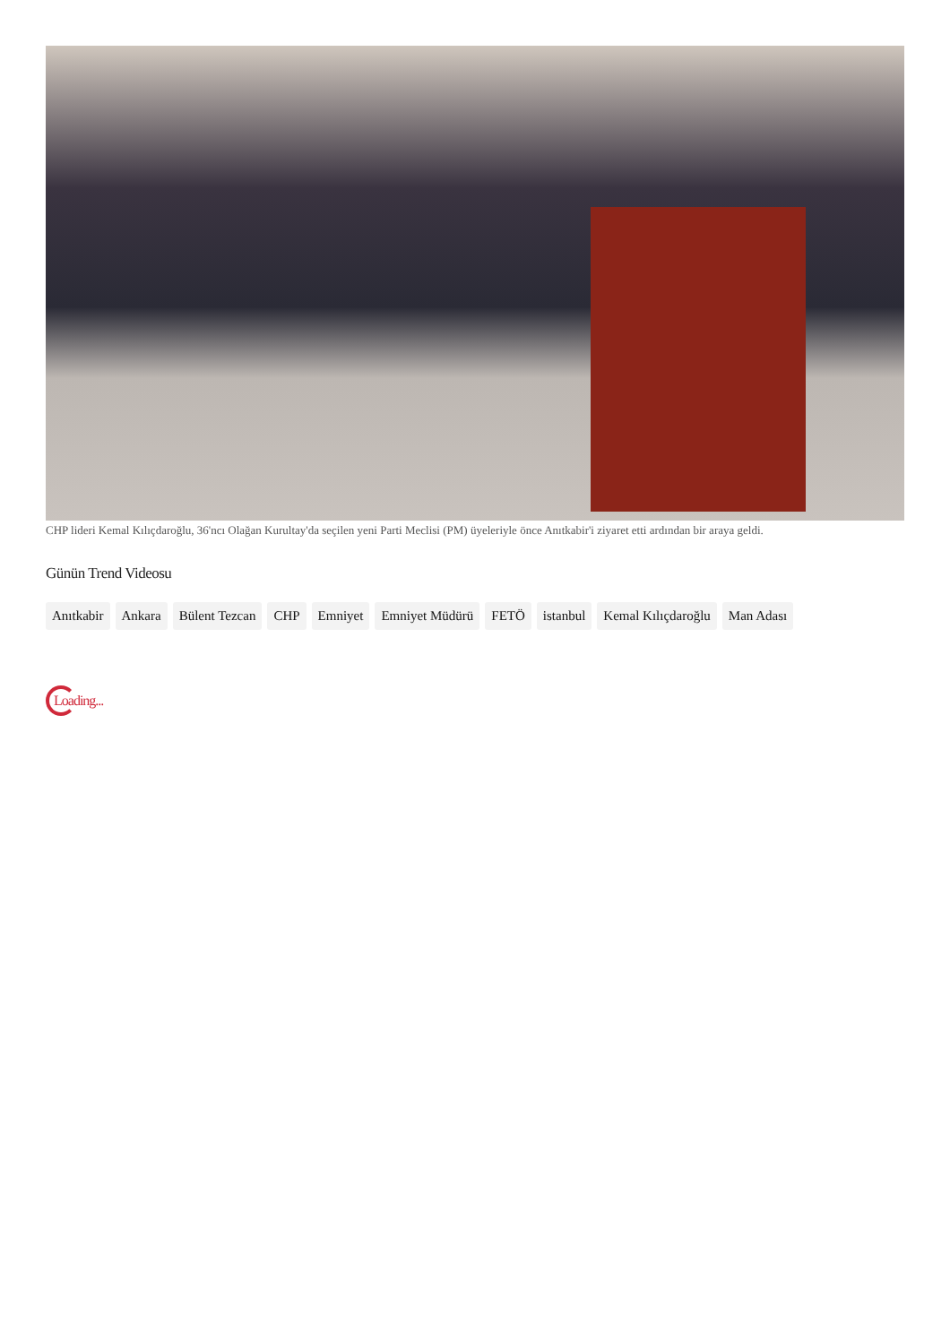CHP lideri Kemal Kılıçdaroğlu, 36'ncı Olağan Kurultay'da seçilen yeni Parti Meclisi (PM) üyeleriyle önce Anıtkabir'i ziyaret etti ardından bir araya geldi.
Günün Trend Videosu
Anıtkabir Ankara Bülent Tezcan CHP Emniyet Emniyet Müdürü FETÖ istanbul Kemal Kılıçdaroğlu Man Adası
Loading...